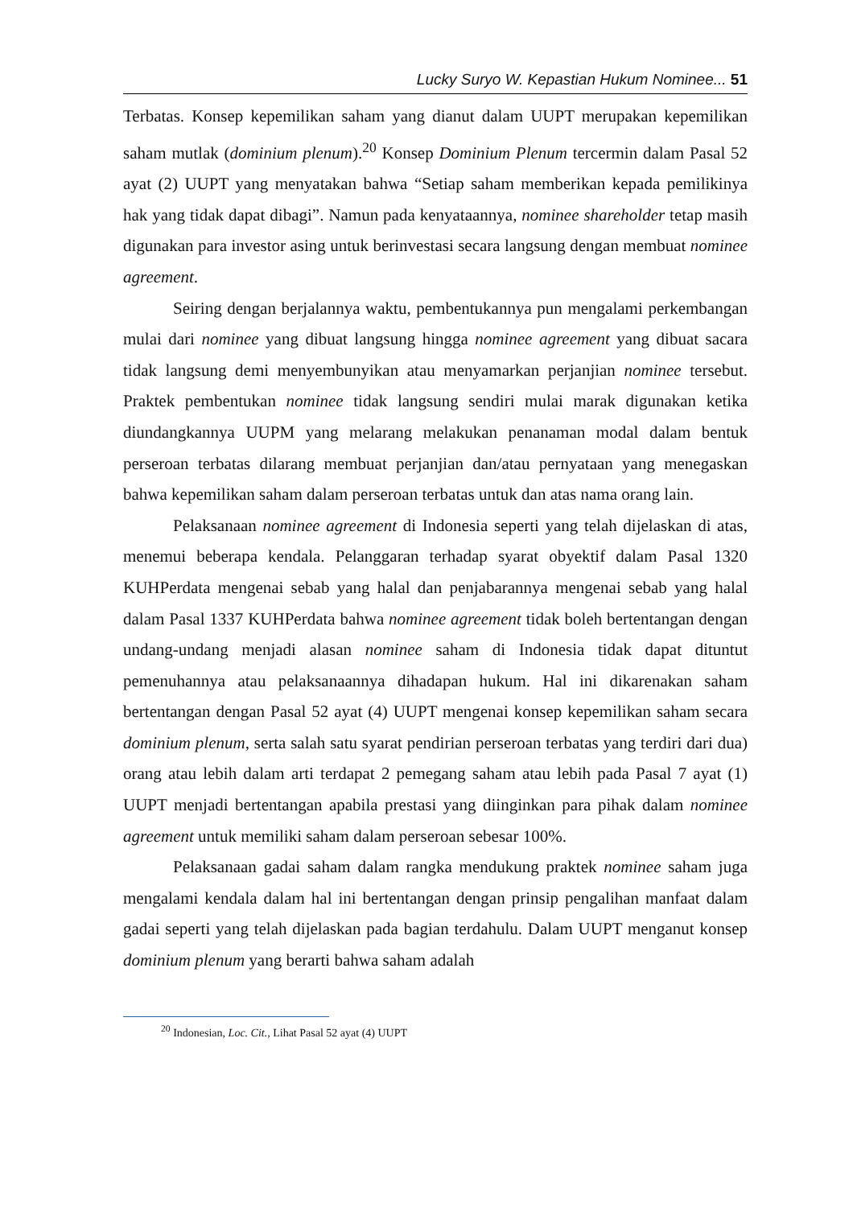Lucky Suryo W. Kepastian Hukum Nominee... 51
Terbatas. Konsep kepemilikan saham yang dianut dalam UUPT merupakan kepemilikan saham mutlak (dominium plenum).<sup>20</sup> Konsep Dominium Plenum tercermin dalam Pasal 52 ayat (2) UUPT yang menyatakan bahwa “Setiap saham memberikan kepada pemilikinya hak yang tidak dapat dibagi”. Namun pada kenyataannya, nominee shareholder tetap masih digunakan para investor asing untuk berinvestasi secara langsung dengan membuat nominee agreement.
Seiring dengan berjalannya waktu, pembentukannya pun mengalami perkembangan mulai dari nominee yang dibuat langsung hingga nominee agreement yang dibuat sacara tidak langsung demi menyembunyikan atau menyamarkan perjanjian nominee tersebut. Praktek pembentukan nominee tidak langsung sendiri mulai marak digunakan ketika diundangkannya UUPM yang melarang melakukan penanaman modal dalam bentuk perseroan terbatas dilarang membuat perjanjian dan/atau pernyataan yang menegaskan bahwa kepemilikan saham dalam perseroan terbatas untuk dan atas nama orang lain.
Pelaksanaan nominee agreement di Indonesia seperti yang telah dijelaskan di atas, menemui beberapa kendala. Pelanggaran terhadap syarat obyektif dalam Pasal 1320 KUHPerdata mengenai sebab yang halal dan penjabarannya mengenai sebab yang halal dalam Pasal 1337 KUHPerdata bahwa nominee agreement tidak boleh bertentangan dengan undang-undang menjadi alasan nominee saham di Indonesia tidak dapat dituntut pemenuhannya atau pelaksanaannya dihadapan hukum. Hal ini dikarenakan saham bertentangan dengan Pasal 52 ayat (4) UUPT mengenai konsep kepemilikan saham secara dominium plenum, serta salah satu syarat pendirian perseroan terbatas yang terdiri dari dua) orang atau lebih dalam arti terdapat 2 pemegang saham atau lebih pada Pasal 7 ayat (1) UUPT menjadi bertentangan apabila prestasi yang diinginkan para pihak dalam nominee agreement untuk memiliki saham dalam perseroan sebesar 100%.
Pelaksanaan gadai saham dalam rangka mendukung praktek nominee saham juga mengalami kendala dalam hal ini bertentangan dengan prinsip pengalihan manfaat dalam gadai seperti yang telah dijelaskan pada bagian terdahulu. Dalam UUPT menganut konsep dominium plenum yang berarti bahwa saham adalah
<sup>20</sup> Indonesian, Loc. Cit., Lihat Pasal 52 ayat (4) UUPT